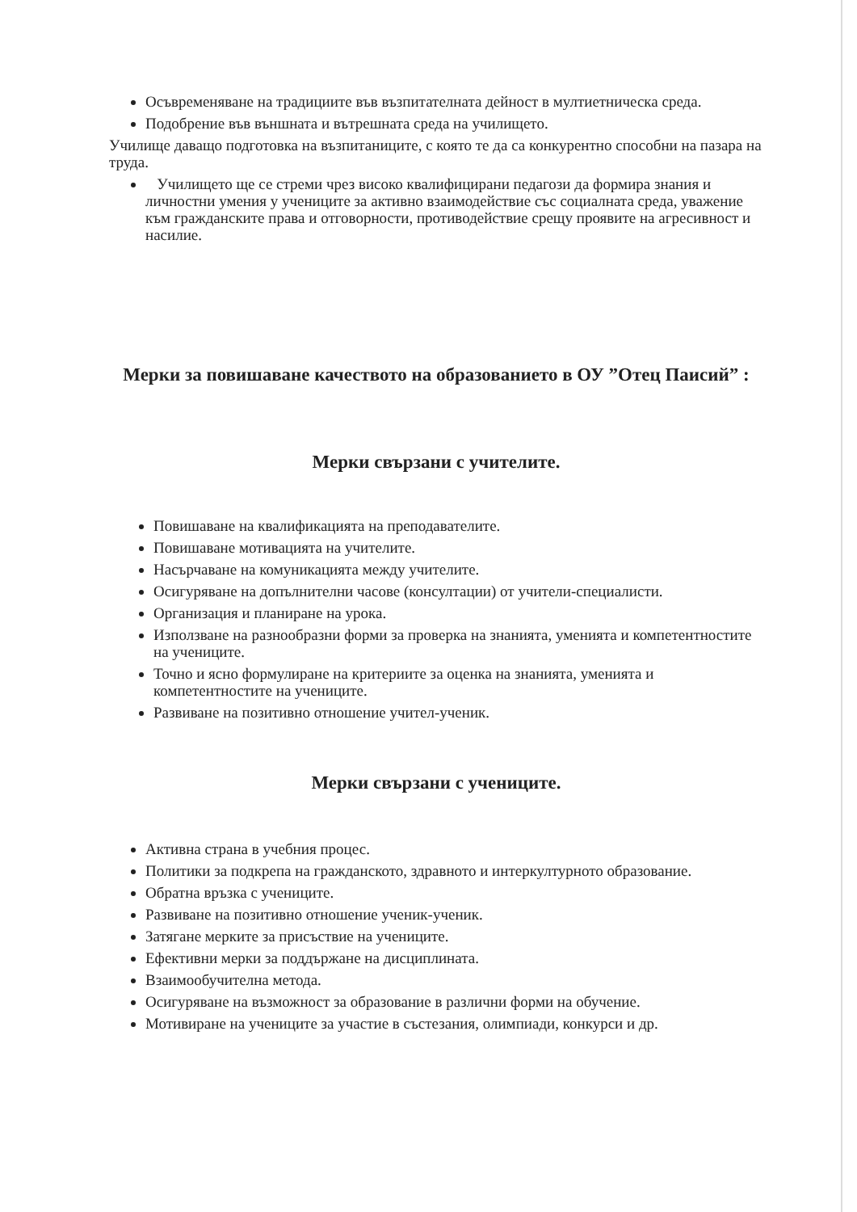Осъвременяване на традициите във възпитателната дейност в мултиетническа среда.
Подобрение във външната и вътрешната среда на училището.
Училище даващо подготовка на възпитаниците, с която те да са конкурентно способни на пазара на труда.
Училището ще се стреми чрез високо квалифицирани педагози да формира знания и личностни умения у учениците за активно взаимодействие със социалната среда, уважение към гражданските права и отговорности, противодействие срещу проявите на агресивност и насилие.
Мерки за повишаване качеството на образованието в ОУ ”Отец Паисий” :
Мерки свързани с учителите.
Повишаване на квалификацията на преподавателите.
Повишаване мотивацията на учителите.
Насърчаване на комуникацията между учителите.
Осигуряване на допълнителни часове (консултации) от учители-специалисти.
Организация и планиране на урока.
Използване на разнообразни форми за проверка на знанията, уменията и компетентностите на учениците.
Точно и ясно формулиране на критериите за оценка на знанията, уменията и компетентностите на учениците.
Развиване на позитивно отношение учител-ученик.
Мерки свързани с учениците.
Активна страна в учебния процес.
Политики за подкрепа на гражданското, здравното и интеркултурното образование.
Обратна връзка с учениците.
Развиване на позитивно отношение ученик-ученик.
Затягане мерките за присъствие на учениците.
Ефективни мерки за поддържане на дисциплината.
Взаимообучителна метода.
Осигуряване на възможност за образование в различни форми на обучение.
Мотивиране на учениците за участие в състезания, олимпиади, конкурси и др.